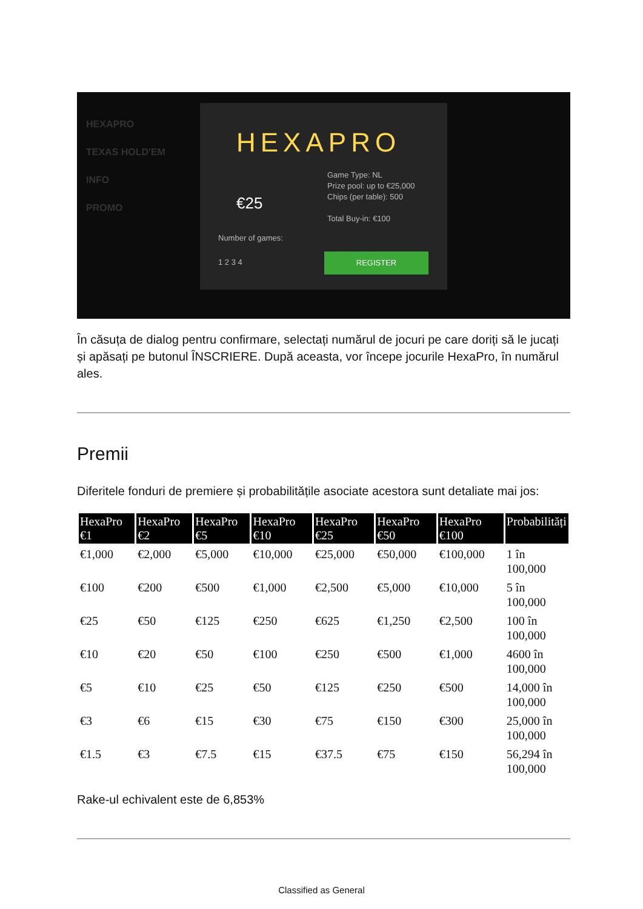HEXAPRO
TEXAS HOLD'EM
INFO
PROMO
HEXAPRO
€25
Game Type: NL
Prize pool: up to €25,000
Chips (per table): 500
Total Buy-in: €100
Number of games:
1 2 3 4
REGISTER
În căsuța de dialog pentru confirmare, selectați numărul de jocuri pe care doriți să le jucați și apăsați pe butonul ÎNSCRIERE. După aceasta, vor începe jocurile HexaPro, în numărul ales.
Premii
Diferitele fonduri de premiere și probabilitățile asociate acestora sunt detaliate mai jos:
| HexaPro €1 | HexaPro €2 | HexaPro €5 | HexaPro €10 | HexaPro €25 | HexaPro €50 | HexaPro €100 | Probabilități |
| --- | --- | --- | --- | --- | --- | --- | --- |
| €1,000 | €2,000 | €5,000 | €10,000 | €25,000 | €50,000 | €100,000 | 1 în 100,000 |
| €100 | €200 | €500 | €1,000 | €2,500 | €5,000 | €10,000 | 5 în 100,000 |
| €25 | €50 | €125 | €250 | €625 | €1,250 | €2,500 | 100 în 100,000 |
| €10 | €20 | €50 | €100 | €250 | €500 | €1,000 | 4600 în 100,000 |
| €5 | €10 | €25 | €50 | €125 | €250 | €500 | 14,000 în 100,000 |
| €3 | €6 | €15 | €30 | €75 | €150 | €300 | 25,000 în 100,000 |
| €1.5 | €3 | €7.5 | €15 | €37.5 | €75 | €150 | 56,294 în 100,000 |
Rake-ul echivalent este de 6,853%
Classified as General